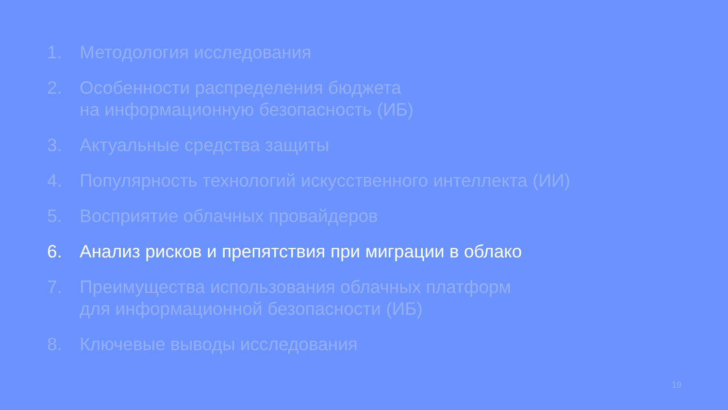1. Методология исследования
2. Особенности распределения бюджета
на информационную безопасность (ИБ)
3. Актуальные средства защиты
4. Популярность технологий искусственного интеллекта (ИИ)
5. Восприятие облачных провайдеров
6. Анализ рисков и препятствия при миграции в облако
7. Преимущества использования облачных платформ
для информационной безопасности (ИБ)
8. Ключевые выводы исследования
19